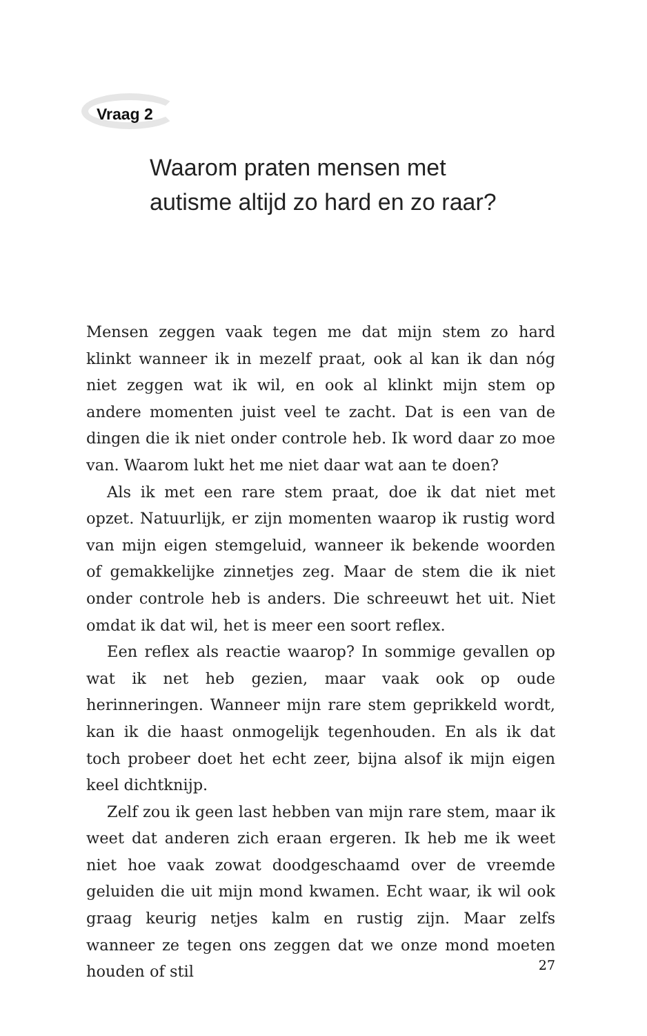Vraag 2
Waarom praten mensen met
autisme altijd zo hard en zo raar?
Mensen zeggen vaak tegen me dat mijn stem zo hard klinkt wanneer ik in mezelf praat, ook al kan ik dan nóg niet zeggen wat ik wil, en ook al klinkt mijn stem op andere momenten juist veel te zacht. Dat is een van de dingen die ik niet onder controle heb. Ik word daar zo moe van. Waarom lukt het me niet daar wat aan te doen?
Als ik met een rare stem praat, doe ik dat niet met opzet. Natuurlijk, er zijn momenten waarop ik rustig word van mijn eigen stemgeluid, wanneer ik bekende woorden of gemakkelijke zinnetjes zeg. Maar de stem die ik niet onder controle heb is anders. Die schreeuwt het uit. Niet omdat ik dat wil, het is meer een soort reflex.
Een reflex als reactie waarop? In sommige gevallen op wat ik net heb gezien, maar vaak ook op oude herinneringen. Wanneer mijn rare stem geprikkeld wordt, kan ik die haast onmogelijk tegenhouden. En als ik dat toch probeer doet het echt zeer, bijna alsof ik mijn eigen keel dichtknijp.
Zelf zou ik geen last hebben van mijn rare stem, maar ik weet dat anderen zich eraan ergeren. Ik heb me ik weet niet hoe vaak zowat doodgeschaamd over de vreemde geluiden die uit mijn mond kwamen. Echt waar, ik wil ook graag keurig netjes kalm en rustig zijn. Maar zelfs wanneer ze tegen ons zeggen dat we onze mond moeten houden of stil
27